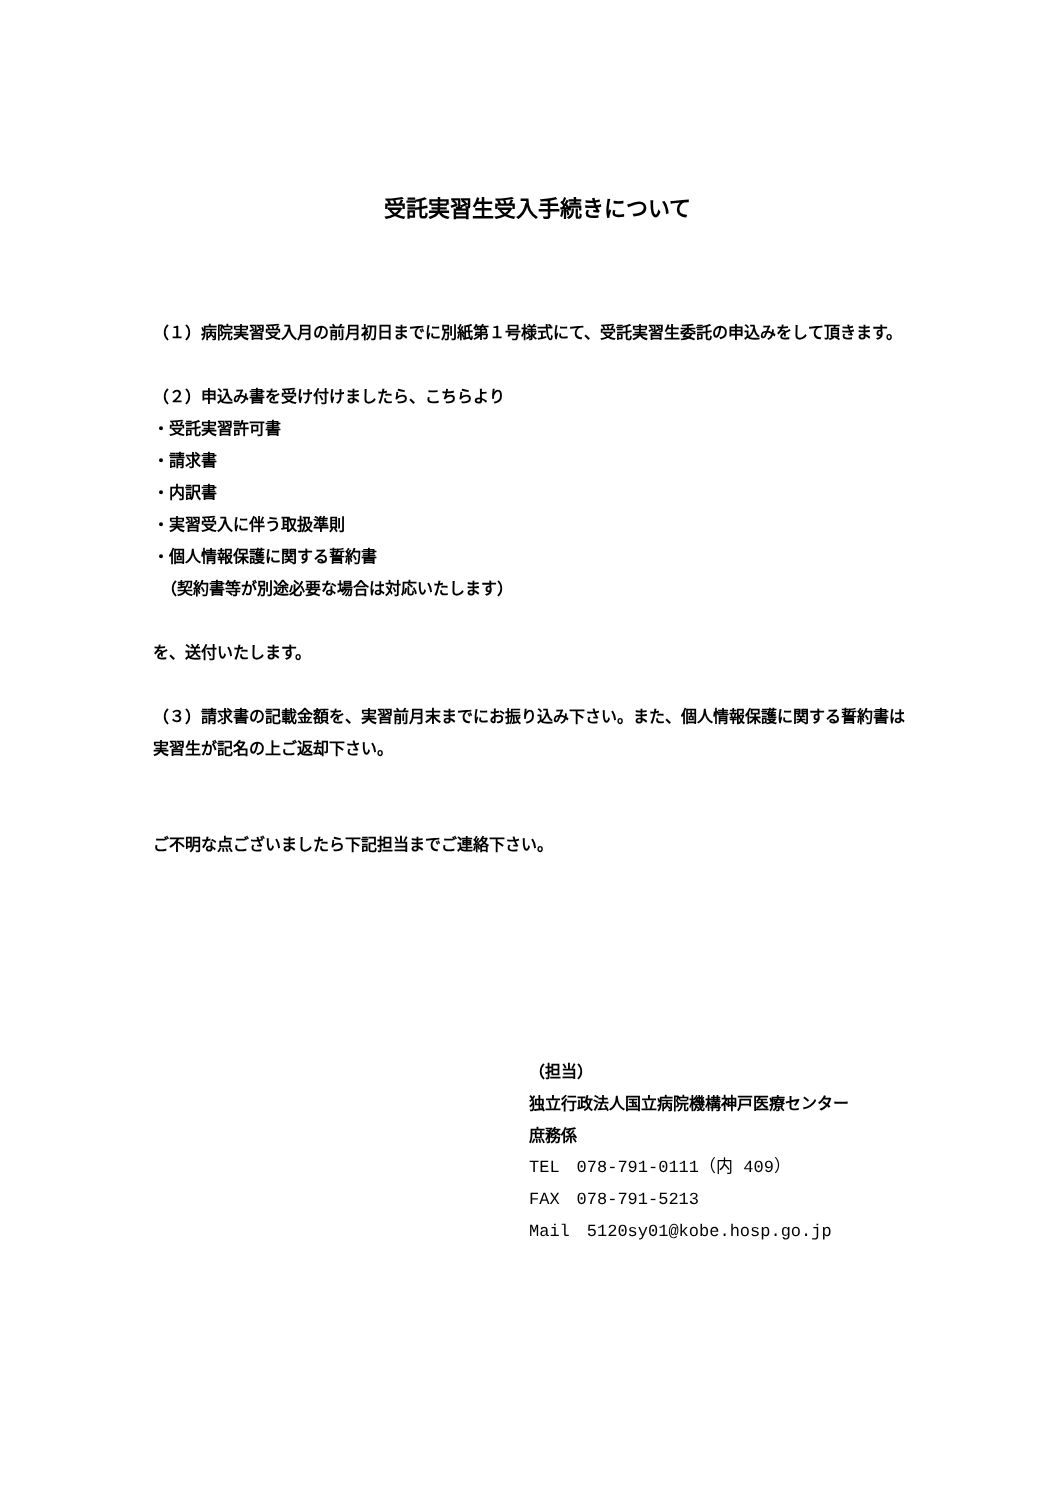受託実習生受入手続きについて
（１）病院実習受入月の前月初日までに別紙第１号様式にて、受託実習生委託の申込みをして頂きます。
（２）申込み書を受け付けましたら、こちらより
・受託実習許可書
・請求書
・内訳書
・実習受入に伴う取扱準則
・個人情報保護に関する誓約書
　（契約書等が別途必要な場合は対応いたします）
を、送付いたします。
（３）請求書の記載金額を、実習前月末までにお振り込み下さい。また、個人情報保護に関する誓約書は実習生が記名の上ご返却下さい。
ご不明な点ございましたら下記担当までご連絡下さい。
（担当）
独立行政法人国立病院機構神戸医療センター
庶務係
TEL　078-791-0111（内 409）
FAX　078-791-5213
Mail　5120sy01@kobe.hosp.go.jp